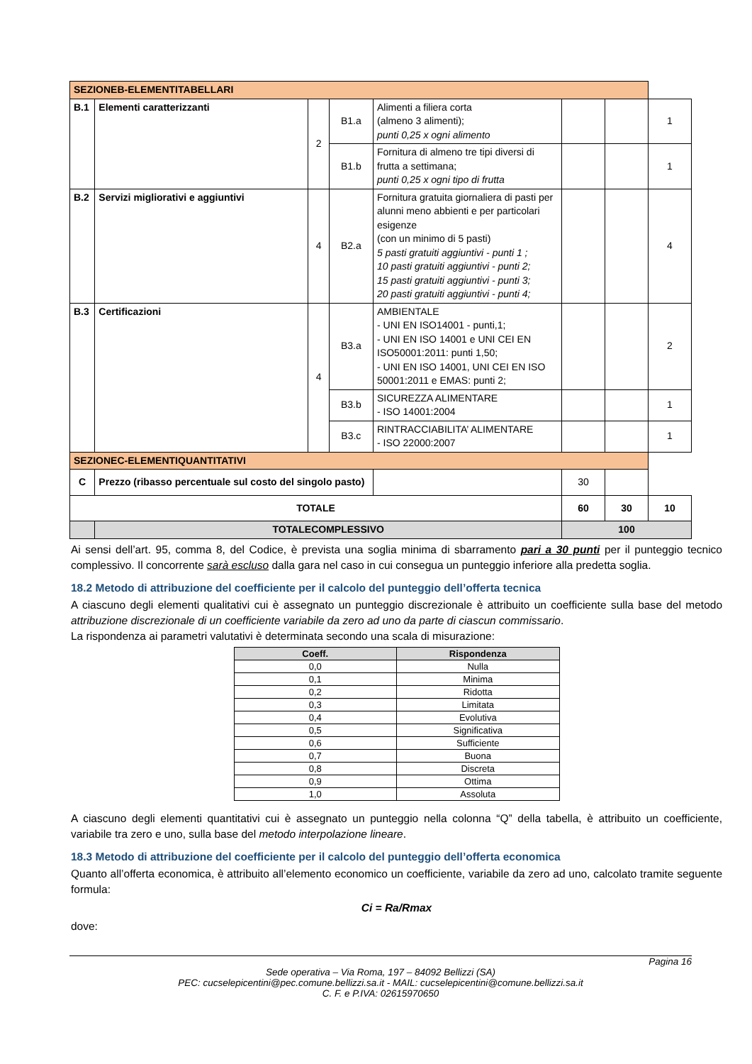| SEZIONEB-ELEMENTITABELLARI | | | | | | | |
| B.1 | Elementi caratterizzanti | 2 | B1.a | Alimenti a filiera corta (almeno 3 alimenti); punti 0,25 x ogni alimento | | | 1 |
| | | | B1.b | Fornitura di almeno tre tipi diversi di frutta a settimana; punti 0,25 x ogni tipo di frutta | | | 1 |
| B.2 | Servizi migliorativi e aggiuntivi | 4 | B2.a | Fornitura gratuita giornaliera di pasti per alunni meno abbienti e per particolari esigenze (con un minimo di 5 pasti) 5 pasti gratuiti aggiuntivi - punti 1 ; 10 pasti gratuiti aggiuntivi - punti 2; 15 pasti gratuiti aggiuntivi - punti 3; 20 pasti gratuiti aggiuntivi - punti 4; | | | 4 |
| B.3 | Certificazioni | 4 | B3.a | AMBIENTALE - UNI EN ISO14001 - punti,1; - UNI EN ISO 14001 e UNI CEI EN ISO50001:2011: punti 1,50; - UNI EN ISO 14001, UNI CEI EN ISO 50001:2011 e EMAS: punti 2; | | | 2 |
| | | | B3.b | SICUREZZA ALIMENTARE - ISO 14001:2004 | | | 1 |
| | | | B3.c | RINTRACCIABILITA’ ALIMENTARE - ISO 22000:2007 | | | 1 |
| SEZIONEC-ELEMENTIQUANTITATIVI | | | | | | | |
| C | Prezzo (ribasso percentuale sul costo del singolo pasto) | | | | 30 | | |
| TOTALE | | | | | 60 | 30 | 10 |
| | TOTALECOMPLESSIVO | | | | 100 | | |
Ai sensi dell’art. 95, comma 8, del Codice, è prevista una soglia minima di sbarramento pari a 30 punti per il punteggio tecnico complessivo. Il concorrente sarà escluso dalla gara nel caso in cui consegua un punteggio inferiore alla predetta soglia.
18.2 Metodo di attribuzione del coefficiente per il calcolo del punteggio dell’offerta tecnica
A ciascuno degli elementi qualitativi cui è assegnato un punteggio discrezionale è attribuito un coefficiente sulla base del metodo attribuzione discrezionale di un coefficiente variabile da zero ad uno da parte di ciascun commissario.
La rispondenza ai parametri valutativi è determinata secondo una scala di misurazione:
| Coeff. | Rispondenza |
| --- | --- |
| 0,0 | Nulla |
| 0,1 | Minima |
| 0,2 | Ridotta |
| 0,3 | Limitata |
| 0,4 | Evolutiva |
| 0,5 | Significativa |
| 0,6 | Sufficiente |
| 0,7 | Buona |
| 0,8 | Discreta |
| 0,9 | Ottima |
| 1,0 | Assoluta |
A ciascuno degli elementi quantitativi cui è assegnato un punteggio nella colonna “Q” della tabella, è attribuito un coefficiente, variabile tra zero e uno, sulla base del metodo interpolazione lineare.
18.3 Metodo di attribuzione del coefficiente per il calcolo del punteggio dell’offerta economica
Quanto all’offerta economica, è attribuito all’elemento economico un coefficiente, variabile da zero ad uno, calcolato tramite seguente formula:
Ci = Ra/Rmax
dove:
Pagina 16
Sede operativa – Via Roma, 197 – 84092 Bellizzi (SA)
PEC: cucselepicentini@pec.comune.bellizzi.sa.it - MAIL: cucselepicentini@comune.bellizzi.sa.it
C. F. e P.IVA: 02615970650